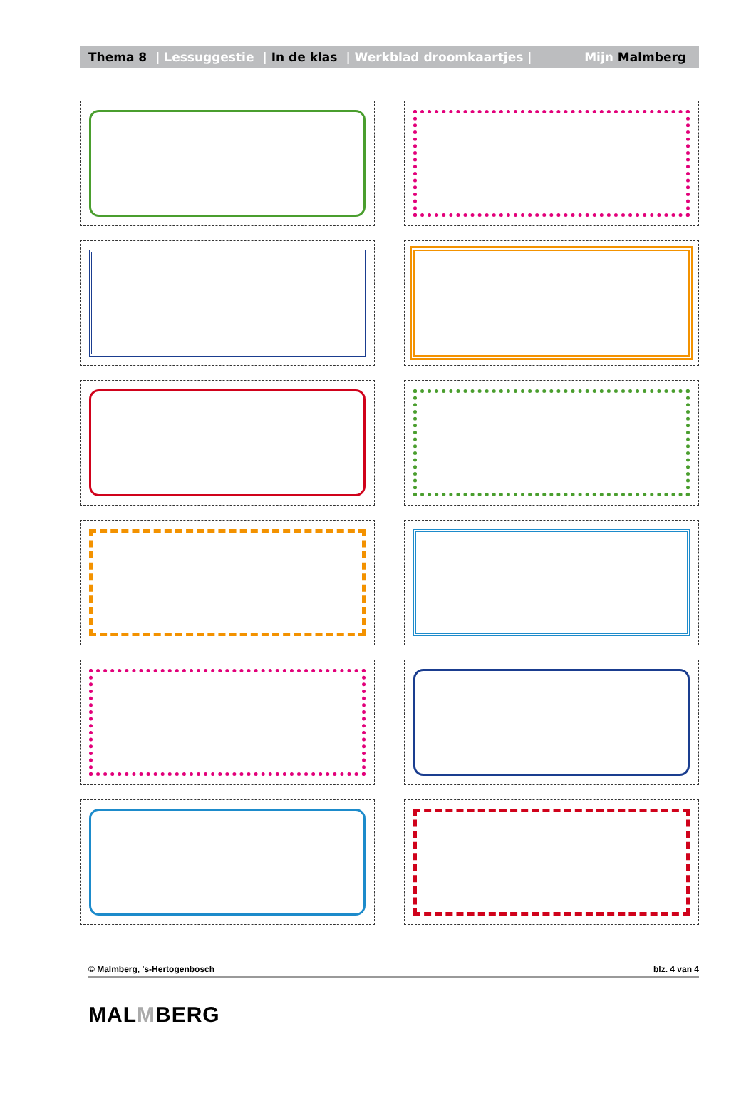Thema 8 | Lessuggestie | In de klas | Werkblad droomkaartjes | Mijn Malmberg
© Malmberg, 's-Hertogenbosch blz. 4 van 4
MALMBERG